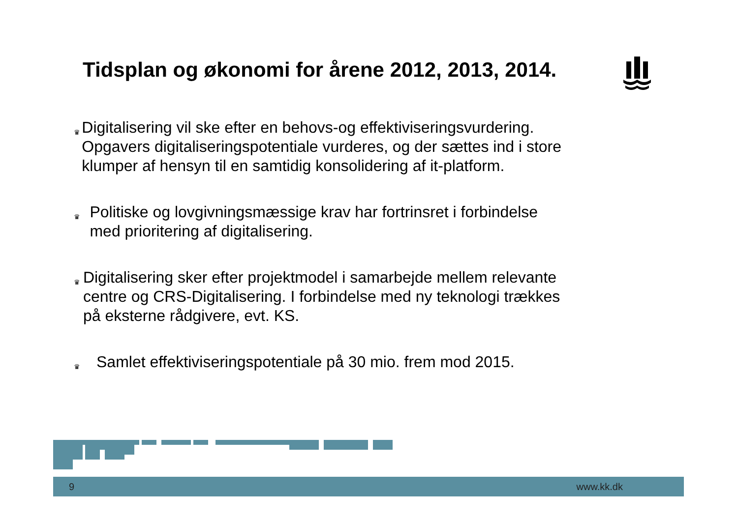Tidsplan og økonomi for årene 2012, 2013, 2014.
♛ Digitalisering vil ske efter en behovs-og effektiviseringsvurdering. Opgavers digitaliseringspotentiale vurderes, og der sættes ind i store klumper af hensyn til en samtidig konsolidering af it-platform.
♛ Politiske og lovgivningsmæssige krav har fortrinsret i forbindelse med prioritering af digitalisering.
♛ Digitalisering sker efter projektmodel i samarbejde mellem relevante centre og CRS-Digitalisering. I forbindelse med ny teknologi trækkes på eksterne rådgivere, evt. KS.
♛ Samlet effektiviseringspotentiale på 30 mio. frem mod 2015.
9 www.kk.dk